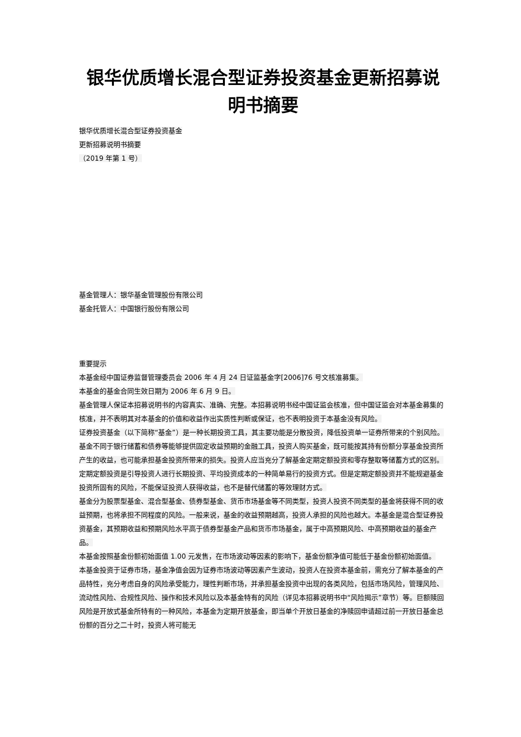银华优质增长混合型证券投资基金更新招募说明书摘要
银华优质增长混合型证券投资基金
更新招募说明书摘要
（2019 年第 1 号）
基金管理人：银华基金管理股份有限公司
基金托管人：中国银行股份有限公司
重要提示
本基金经中国证券监督管理委员会 2006 年 4 月 24 日证监基金字[2006]76 号文核准募集。
本基金的基金合同生效日期为 2006 年 6 月 9 日。
基金管理人保证本招募说明书的内容真实、准确、完整。本招募说明书经中国证监会核准，但中国证监会对本基金募集的核准，并不表明其对本基金的价值和收益作出实质性判断或保证，也不表明投资于本基金没有风险。
证券投资基金（以下简称“基金”）是一种长期投资工具，其主要功能是分散投资，降低投资单一证券所带来的个别风险。基金不同于银行储蓄和债券等能够提供固定收益预期的金融工具，投资人购买基金，既可能按其持有份额分享基金投资所产生的收益，也可能承担基金投资所带来的损失。投资人应当充分了解基金定期定额投资和零存整取等储蓄方式的区别。定期定额投资是引导投资人进行长期投资、平均投资成本的一种简单易行的投资方式。但是定期定额投资并不能规避基金投资所固有的风险，不能保证投资人获得收益，也不是替代储蓄的等效理财方式。
基金分为股票型基金、混合型基金、债券型基金、货币市场基金等不同类型，投资人投资不同类型的基金将获得不同的收益预期，也将承担不同程度的风险。一般来说，基金的收益预期越高，投资人承担的风险也越大。本基金是混合型证券投资基金，其预期收益和预期风险水平高于债券型基金产品和货币市场基金，属于中高预期风险、中高预期收益的基金产品。
本基金按照基金份额初始面值 1.00 元发售，在市场波动等因素的影响下，基金份额净值可能低于基金份额初始面值。
本基金投资于证券市场，基金净值会因为证券市场波动等因素产生波动，投资人在投资本基金前，需充分了解本基金的产品特性，充分考虑自身的风险承受能力，理性判断市场，并承担基金投资中出现的各类风险，包括市场风险，管理风险、流动性风险、合规性风险、操作和技术风险以及本基金特有的风险（详见本招募说明书中“风险揭示”章节）等。巨额赎回风险是开放式基金所特有的一种风险，本基金为定期开放基金，即当单个开放日基金的净赎回申请超过前一开放日基金总份额的百分之二十时，投资人将可能无